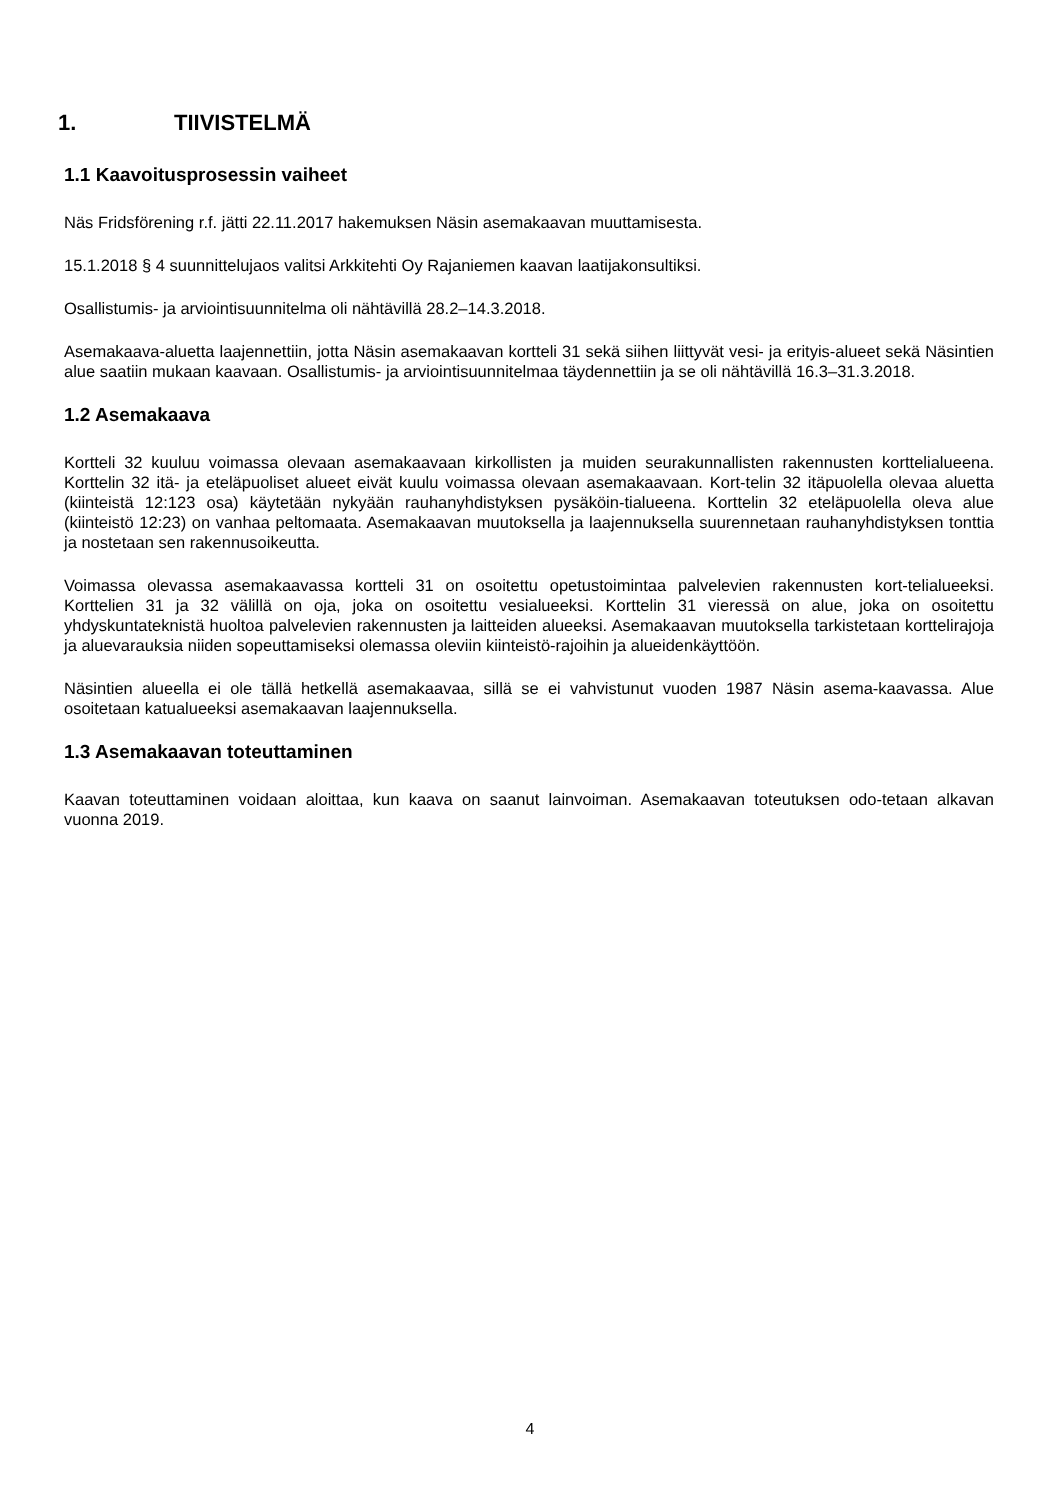1. TIIVISTELMÄ
1.1 Kaavoitusprosessin vaiheet
Näs Fridsförening r.f. jätti 22.11.2017 hakemuksen Näsin asemakaavan muuttamisesta.
15.1.2018 § 4 suunnittelujaos valitsi Arkkitehti Oy Rajaniemen kaavan laatijakonsultiksi.
Osallistumis- ja arviointisuunnitelma oli nähtävillä 28.2–14.3.2018.
Asemakaava-aluetta laajennettiin, jotta Näsin asemakaavan kortteli 31 sekä siihen liittyvät vesi- ja erityis-alueet sekä Näsintien alue saatiin mukaan kaavaan. Osallistumis- ja arviointisuunnitelmaa täydennettiin ja se oli nähtävillä 16.3–31.3.2018.
1.2 Asemakaava
Kortteli 32 kuuluu voimassa olevaan asemakaavaan kirkollisten ja muiden seurakunnallisten rakennusten korttelialueena. Korttelin 32 itä- ja eteläpuoliset alueet eivät kuulu voimassa olevaan asemakaavaan. Kort-telin 32 itäpuolella olevaa aluetta (kiinteistä 12:123 osa) käytetään nykyään rauhanyhdistyksen pysäköin-tialueena. Korttelin 32 eteläpuolella oleva alue (kiinteistö 12:23) on vanhaa peltomaata. Asemakaavan muutoksella ja laajennuksella suurennetaan rauhanyhdistyksen tonttia ja nostetaan sen rakennusoikeutta.
Voimassa olevassa asemakaavassa kortteli 31 on osoitettu opetustoimintaa palvelevien rakennusten kort-telialueeksi. Korttelien 31 ja 32 välillä on oja, joka on osoitettu vesialueeksi. Korttelin 31 vieressä on alue, joka on osoitettu yhdyskuntateknistä huoltoa palvelevien rakennusten ja laitteiden alueeksi. Asemakaavan muutoksella tarkistetaan korttelirajoja ja aluevarauksia niiden sopeuttamiseksi olemassa oleviin kiinteistö-rajoihin ja alueidenkäyttöön.
Näsintien alueella ei ole tällä hetkellä asemakaavaa, sillä se ei vahvistunut vuoden 1987 Näsin asema-kaavassa. Alue osoitetaan katualueeksi asemakaavan laajennuksella.
1.3 Asemakaavan toteuttaminen
Kaavan toteuttaminen voidaan aloittaa, kun kaava on saanut lainvoiman. Asemakaavan toteutuksen odo-tetaan alkavan vuonna 2019.
4